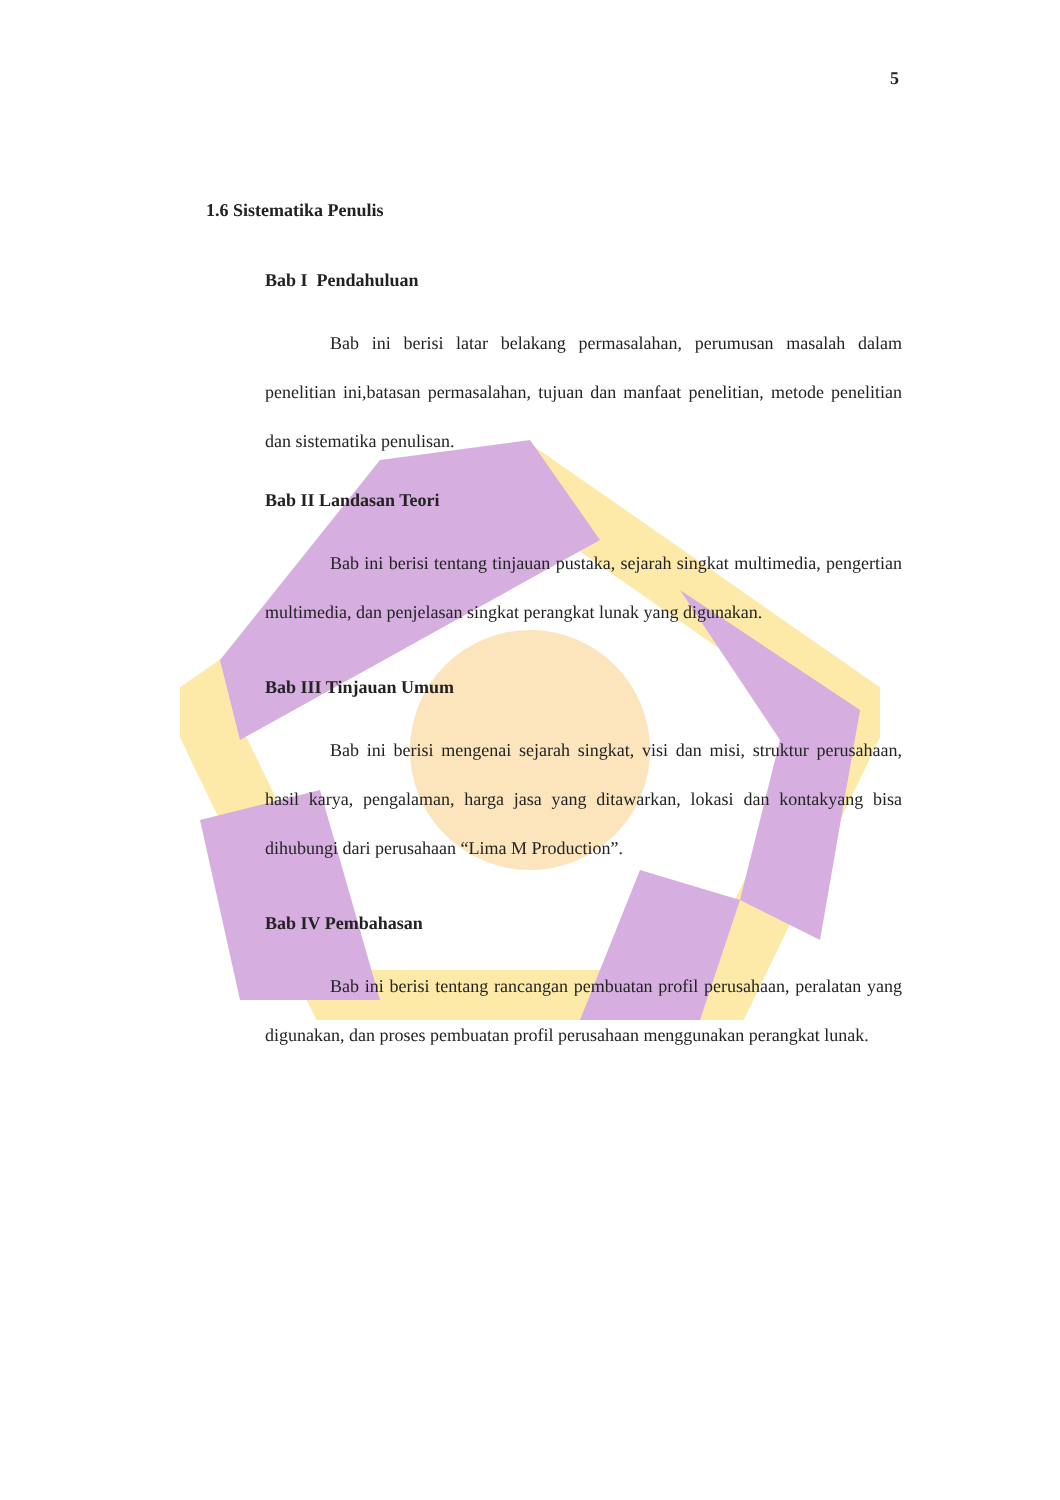5
1.6 Sistematika Penulis
Bab I Pendahuluan
Bab ini berisi latar belakang permasalahan, perumusan masalah dalam penelitian ini,batasan permasalahan, tujuan dan manfaat penelitian, metode penelitian dan sistematika penulisan.
Bab II Landasan Teori
Bab ini berisi tentang tinjauan pustaka, sejarah singkat multimedia, pengertian multimedia, dan penjelasan singkat perangkat lunak yang digunakan.
Bab III Tinjauan Umum
Bab ini berisi mengenai sejarah singkat, visi dan misi, struktur perusahaan, hasil karya, pengalaman, harga jasa yang ditawarkan, lokasi dan kontakyang bisa dihubungi dari perusahaan “Lima M Production”.
Bab IV Pembahasan
Bab ini berisi tentang rancangan pembuatan profil perusahaan, peralatan yang digunakan, dan proses pembuatan profil perusahaan menggunakan perangkat lunak.